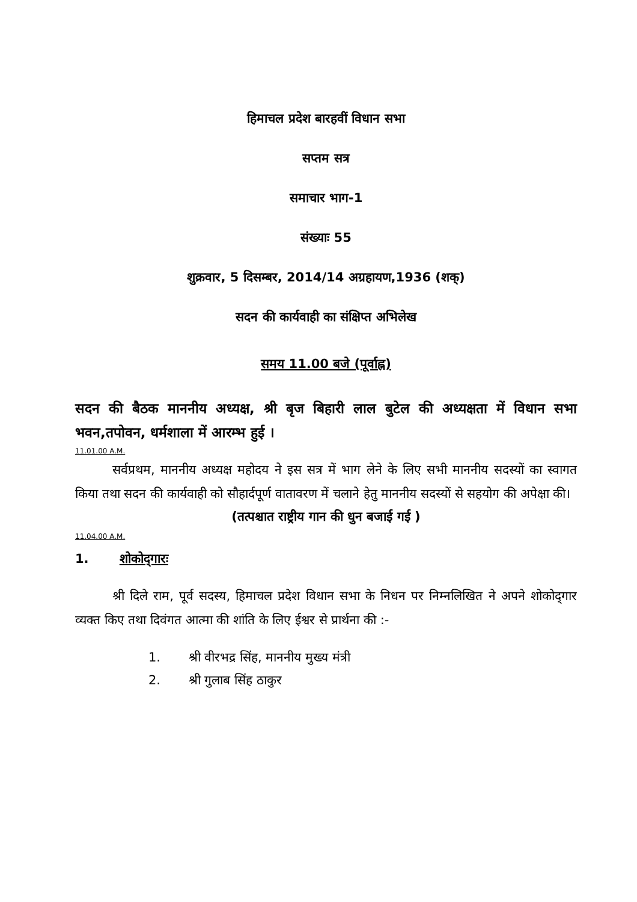हिमाचल प्रदेश बारहवीं विधान सभा
सप्तम सत्र
समाचार भाग-1
संख्याः 55
शुक्रवार, 5 दिसम्बर, 2014/14 अग्रहायण,1936 (शक्)
सदन की कार्यवाही का संक्षिप्त अभिलेख
समय 11.00 बजे (पूर्वाह्न)
सदन की बैठक माननीय अध्यक्ष, श्री बृज बिहारी लाल बुटेल की अध्यक्षता में विधान सभा भवन,तपोवन, धर्मशाला में आरम्भ हुई ।
11.01.00 A.M.
सर्वप्रथम, माननीय अध्यक्ष महोदय ने इस सत्र में भाग लेने के लिए सभी माननीय सदस्यों का स्वागत किया तथा सदन की कार्यवाही को सौहार्दपूर्ण वातावरण में चलाने हेतु माननीय सदस्यों से सहयोग की अपेक्षा की।
(तत्पश्चात राष्ट्रीय गान की धुन बजाई गई )
11.04.00 A.M.
1. शोकोद्‌गारः
श्री दिले राम, पूर्व सदस्य, हिमाचल प्रदेश विधान सभा के निधन पर निम्नलिखित ने अपने शोकोद्‌गार व्यक्त किए तथा दिवंगत आत्मा की शांति के लिए ईश्वर से प्रार्थना की :-
1. श्री वीरभद्र सिंह, माननीय मुख्य मंत्री
2. श्री गुलाब सिंह ठाकुर